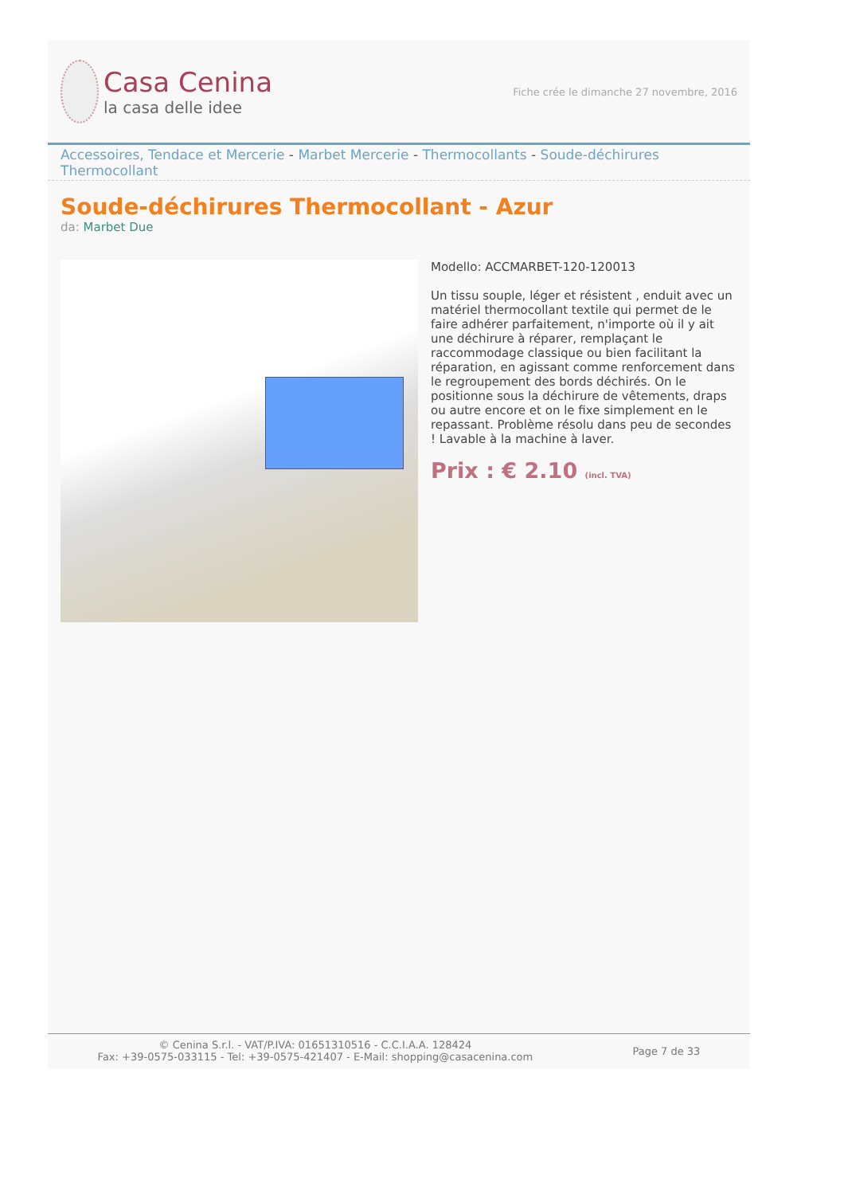Casa Cenina
la casa delle idee
Fiche crée le dimanche 27 novembre, 2016
Accessoires, Tendace et Mercerie - Marbet Mercerie - Thermocollants - Soude-déchirures Thermocollant
Soude-déchirures Thermocollant - Azur
da: Marbet Due
Modello: ACCMARBET-120-120013
Un tissu souple, léger et résistent , enduit avec un matériel thermocollant textile qui permet de le faire adhérer parfaitement, n'importe où il y ait une déchirure à réparer, remplaçant le raccommodage classique ou bien facilitant la réparation, en agissant comme renforcement dans le regroupement des bords déchirés. On le positionne sous la déchirure de vêtements, draps ou autre encore et on le fixe simplement en le repassant. Problème résolu dans peu de secondes ! Lavable à la machine à laver.
Prix : € 2.10 (incl. TVA)
© Cenina S.r.l. - VAT/P.IVA: 01651310516 - C.C.I.A.A. 128424
Fax: +39-0575-033115 - Tel: +39-0575-421407 - E-Mail: shopping@casacenina.com
Page 7 de 33